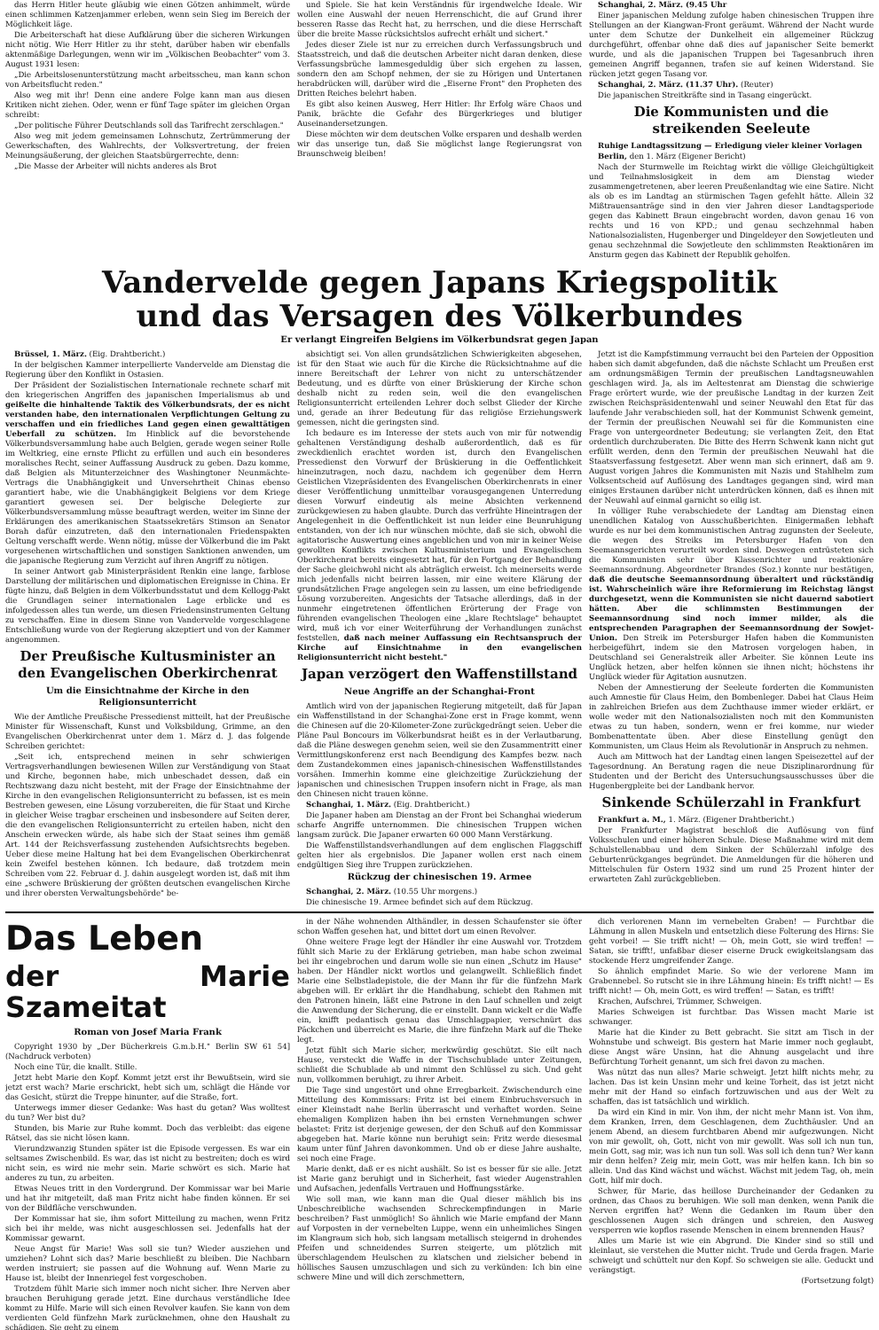das Herrn Hitler heute gläubig wie einen Götzen anhimmelt, würde einen schlimmen Katzenjammer erleben, wenn sein Sieg im Bereich der Möglichkeit läge.
Die Arbeiterschaft hat diese Aufklärung über die sicheren Wirkungen nicht nötig. Wie Herr Hitler zu ihr steht, darüber haben wir ebenfalls aktenmäßige Darlegungen, wenn wir im „Völkischen Beobachter" vom 3. August 1931 lesen:
„Die Arbeitslosenunterstützung macht arbeitsscheu, man kann schon von Arbeitsflucht reden."
Also weg mit ihr! Denn eine andere Folge kann man aus diesen Kritiken nicht ziehen. Oder, wenn er fünf Tage später im gleichen Organ schreibt:
„Der politische Führer Deutschlands soll das Tarifrecht zerschlagen."
Also weg mit jedem gemeinsamen Lohnschutz, Zertrümmerung der Gewerkschaften, des Wahlrechts, der Volksvertretung, der freien Meinungsäußerung, der gleichen Staatsbürgerrechte, denn:
„Die Masse der Arbeiter will nichts anderes als Brot
und Spiele. Sie hat kein Verständnis für irgendwelche Ideale. Wir wollen eine Auswahl der neuen Herrenschicht, die auf Grund ihrer besseren Rasse das Recht hat, zu herrschen, und die diese Herrschaft über die breite Masse rücksichtslos aufrecht erhält und sichert."
Jedes dieser Ziele ist nur zu erreichen durch Verfassungsbruch und Staatsstreich, und daß die deutschen Arbeiter nicht daran denken, diese Verfassungsbrüche lammesgeduldig über sich ergehen zu lassen, sondern den am Schopf nehmen, der sie zu Hörigen und Untertanen herabdrücken will, darüber wird die „Eiserne Front" den Propheten des Dritten Reiches belehrt haben.
Es gibt also keinen Ausweg, Herr Hitler: Ihr Erfolg wäre Chaos und Panik, brächte die Gefahr des Bürgerkrieges und blutiger Auseinandersetzungen.
Diese möchten wir dem deutschen Volke ersparen und deshalb werden wir das unserige tun, daß Sie möglichst lange Regierungsrat von Braunschweig bleiben!
Schanghai, 2. März. (9.45 Uhr
Einer japanischen Meldung zufolge haben chinesischen Truppen ihre Stellungen an der Kiangwan-Front geräumt. Während der Nacht wurde unter dem Schutze der Dunkelheit ein allgemeiner Rückzug durchgeführt, offenbar ohne daß dies auf japanischer Seite bemerkt wurde, und als die japanischen Truppen bei Tagesanbruch ihren gemeinen Angriff begannen, trafen sie auf keinen Widerstand. Sie rücken jetzt gegen Tasang vor.
Schanghai, 2. März. (11.37 Uhr). (Reuter)
Die japanischen Streitkräfte sind in Tasang eingerückt.
Die Kommunisten und die streikenden Seeleute
Ruhige Landtagssitzung — Erledigung vieler kleiner Vorlagen
Berlin, den 1. März (Eigener Bericht)
Nach der Sturmwelle im Reichtag wirkt die völlige Gleichgültigkeit und Teilnahmslosigkeit in dem am Dienstag wieder zusammengetretenen, aber leeren Preußenlandtag wie eine Satire. Nicht als ob es im Landtag an stürmischen Tagen gefehlt hätte. Allein 32 Mißtrauensanträge sind in den vier Jahren dieser Landtagsperiode gegen das Kabinett Braun eingebracht worden, davon genau 16 von rechts und 16 von KPD.; und genau sechzehnmal haben Nationalsozialisten, Hugenberger und Dingeldeyer den Sowjetleuten und genau sechzehnmal die Sowjetleute den schlimmsten Reaktionären im Ansturm gegen das Kabinett der Republik geholfen.
Vandervelde gegen Japans Kriegspolitik
und das Versagen des Völkerbundes
Er verlangt Eingreifen Belgiens im Völkerbundsrat gegen Japan
Brüssel, 1. März. (Eig. Drahtbericht.)
In der belgischen Kammer interpellierte Vandervelde am Dienstag die Regierung über den Konflikt in Ostasien.
Der Präsident der Sozialistischen Internationale rechnete scharf mit den kriegerischen Angriffen des japanischen Imperialismus ab und geißelte die hinhaltende Taktik des Völkerbundsrats, der es nicht verstanden habe, den internationalen Verpflichtungen Geltung zu verschaffen und ein friedliches Land gegen einen gewalttätigen Ueberfall zu schützen. Im Hinblick auf die bevorstehende Völkerbundsversammlung habe auch Belgien, gerade wegen seiner Rolle im Weltkrieg, eine ernste Pflicht zu erfüllen und auch ein besonderes moralisches Recht, seiner Auffassung Ausdruck zu geben. Dazu komme, daß Belgien als Mitunterzeichner des Washingtoner Neunmächte-Vertrags die Unabhängigkeit und Unversehrtheit Chinas ebenso garantiert habe, wie die Unabhängigkeit Belgiens vor dem Kriege garantiert gewesen sei. Der belgische Delegierte zur Völkerbundsversammlung müsse beauftragt werden, weiter im Sinne der Erklärungen des amerikanischen Staatssekretärs Stimson an Senator Borah dafür einzutreten, daß den internationalen Friedenspakten Geltung verschafft werde. Wenn nötig, müsse der Völkerbund die im Pakt vorgesehenen wirtschaftlichen und sonstigen Sanktionen anwenden, um die japanische Regierung zum Verzicht auf ihren Angriff zu nötigen.
In seiner Antwort gab Ministerpräsident Renkin eine lange, farblose Darstellung der militärischen und diplomatischen Ereignisse in China. Er fügte hinzu, daß Belgien in dem Völkerbundsstatut und dem Kellogg-Pakt die Grundlagen seiner internationalen Lage erblicke und es infolgedessen alles tun werde, um diesen Friedensinstrumenten Geltung zu verschaffen. Eine in diesem Sinne von Vandervelde vorgeschlagene Entschließung wurde von der Regierung akzeptiert und von der Kammer angenommen.
Der Preußische Kultusminister an den Evangelischen Oberkirchenrat
Um die Einsichtnahme der Kirche in den Religionsunterricht
Wie der Amtliche Preußische Pressedienst mitteilt, hat der Preußische Minister für Wissenschaft, Kunst und Volksbildung, Grimme, an den Evangelischen Oberkirchenrat unter dem 1. März d. J. das folgende Schreiben gerichtet:
„Seit ich, entsprechend meinen in sehr schwierigen Vertragsverhandlungen bewiesenen Willen zur Verständigung von Staat und Kirche, begonnen habe, mich unbeschadet dessen, daß ein Rechtszwang dazu nicht besteht, mit der Frage der Einsichtnahme der Kirche in den evangelischen Religionsunterricht zu befassen, ist es mein Bestreben gewesen, eine Lösung vorzubereiten, die für Staat und Kirche in gleicher Weise tragbar erscheinen und insbesondere auf Seiten derer, die den evangelischen Religionsunterricht zu erteilen haben, nicht den Anschein erwecken würde, als habe sich der Staat seines ihm gemäß Art. 144 der Reichsverfassung zustehenden Aufsichtsrechts begeben. Ueber diese meine Haltung hat bei dem Evangelischen Oberkirchenrat kein Zweifel bestehen können. Ich bedaure, daß trotzdem mein Schreiben vom 22. Februar d. J. dahin ausgelegt worden ist, daß mit ihm eine „schwere Brüskierung der größten deutschen evangelischen Kirche und ihrer obersten Verwaltungsbehörde" be-
absichtigt sei. Von allen grundsätzlichen Schwierigkeiten abgesehen, ist für den Staat wie auch für die Kirche die Rücksichtnahme auf die innere Bereitschaft der Lehrer von nicht zu unterschätzender Bedeutung, und es dürfte von einer Brüskierung der Kirche schon deshalb nicht zu reden sein, weil die den evangelischen Religionsunterricht erteilenden Lehrer doch selbst Glieder der Kirche und, gerade an ihrer Bedeutung für das religiöse Erziehungswerk gemessen, nicht die geringsten sind.
Ich bedaure es im Interesse der stets auch von mir für notwendig gehaltenen Verständigung deshalb außerordentlich, daß es für zweckdienlich erachtet worden ist, durch den Evangelischen Pressedienst den Vorwurf der Brüskierung in die Oeffentlichkeit hineinzutragen, noch dazu, nachdem ich gegenüber dem Herrn Geistlichen Vizepräsidenten des Evangelischen Oberkirchenrats in einer dieser Veröffentlichung unmittelbar vorausgegangenen Unterredung diesen Vorwurf eindeutig als meine Absichten verkennend zurückgewiesen zu haben glaubte. Durch das verfrühte Hineintragen der Angelegenheit in die Oeffentlichkeit ist nun leider eine Beunruhigung entstanden, von der ich nur wünschen möchte, daß sie sich, obwohl die agitatorische Auswertung eines angeblichen und von mir in keiner Weise gewollten Konflikts zwischen Kultusministerium und Evangelischem Oberkirchenrat bereits eingesetzt hat, für den Fortgang der Behandlung der Sache gleichwohl nicht als abträglich erweist. Ich meinerseits werde mich jedenfalls nicht beirren lassen, mir eine weitere Klärung der grundsätzlichen Frage angelegen sein zu lassen, um eine befriedigende Lösung vorzubereiten. Angesichts der Tatsache allerdings, daß in der nunmehr eingetretenen öffentlichen Erörterung der Frage von führenden evangelischen Theologen eine „klare Rechtslage" behauptet wird, muß ich vor einer Weiterführung der Verhandlungen zunächst feststellen, daß nach meiner Auffassung ein Rechtsanspruch der Kirche auf Einsichtnahme in den evangelischen Religionsunterricht nicht besteht."
Japan verzögert den Waffenstillstand
Neue Angriffe an der Schanghai-Front
Amtlich wird von der japanischen Regierung mitgeteilt, daß für Japan ein Waffenstillstand in der Schanghai-Zone erst in Frage kommt, wenn die Chinesen auf die 20-Kilometer-Zone zurückgedrängt seien. Ueber die Pläne Paul Boncours im Völkerbundsrat heißt es in der Verlautbarung, daß die Pläne deswegen genehm seien, weil sie den Zusammentritt einer Vermittlungskonferenz erst nach Beendigung des Kampfes bezw. nach dem Zustandekommen eines japanisch-chinesischen Waffenstillstandes vorsähen. Immerhin komme eine gleichzeitige Zurückziehung der japanischen und chinesischen Truppen insofern nicht in Frage, als man den Chinesen nicht trauen könne.
Schanghai, 1. März. (Eig. Drahtbericht.)
Die Japaner haben am Dienstag an der Front bei Schanghai wiederum scharfe Angriffe unternommen. Die chinesischen Truppen wichen langsam zurück. Die Japaner erwarten 60 000 Mann Verstärkung.
Die Waffenstillstandsverhandlungen auf dem englischen Flaggschiff gelten hier als ergebnislos. Die Japaner wollen erst nach einem endgültigen Sieg ihre Truppen zurückziehen.
Rückzug der chinesischen 19. Armee
Schanghai, 2. März. (10.55 Uhr morgens.)
Die chinesische 19. Armee befindet sich auf dem Rückzug.
Jetzt ist die Kampfstimmung verraucht bei den Parteien der Opposition haben sich damit abgefunden, daß die nächste Schlacht um Preußen erst am ordnungsmäßigen Termin der preußischen Landtagsneuwahlen geschlagen wird. Ja, als im Aeltestenrat am Dienstag die schwierige Frage erörtert wurde, wie der preußische Landtag in der kurzen Zeit zwischen Reichspräsidentenwahl und seiner Neuwahl den Etat für das laufende Jahr verabschieden soll, hat der Kommunist Schwenk gemeint, der Termin der preußischen Neuwahl sei für die Kommunisten eine Frage von untergeordneter Bedeutung; sie verlangten Zeit, den Etat ordentlich durchzuberaten. Die Bitte des Herrn Schwenk kann nicht gut erfüllt werden, denn den Termin der preußischen Neuwahl hat die Staatsverfassung festgesetzt. Aber wenn man sich erinnert, daß am 9. August vorigen Jahres die Kommunisten mit Nazis und Stahlhelm zum Volksentscheid auf Auflösung des Landtages gegangen sind, wird man einiges Erstaunen darüber nicht unterdrücken können, daß es ihnen mit der Neuwahl auf einmal garnicht so eilig ist.
In völliger Ruhe verabschiedete der Landtag am Dienstag einen unendlichen Katalog von Ausschußberichten. Einigermaßen lebhaft wurde es nur bei dem kommunistischen Antrag zugunsten der Seeleute, die wegen des Streiks im Petersburger Hafen von den Seemannsgerichten verurteilt worden sind. Deswegen entrüsteten sich die Kommunisten sehr über Klassenrichter und reaktionäre Seemannsordnung. Abgeordneter Brandes (Soz.) konnte nur bestätigen, daß die deutsche Seemannsordnung überaltert und rückständig ist. Wahrscheinlich wäre ihre Reformierung im Reichstag längst durchgesetzt, wenn die Kommunisten sie nicht dauernd sabotiert hätten. Aber die schlimmsten Bestimmungen der Seemannsordnung sind noch immer milder, als die entsprechenden Paragraphen der Seemannsordnung der Sowjet-Union. Den Streik im Petersburger Hafen haben die Kommunisten herbeigeführt, indem sie den Matrosen vorgelogen haben, in Deutschland sei Generalstreik aller Arbeiter. Sie können Leute ins Unglück hetzen, aber helfen können sie ihnen nicht; höchstens ihr Unglück wieder für Agitation ausnutzen.
Neben der Amnestierung der Seeleute forderten die Kommunisten auch Amnestie für Claus Heim, den Bombenleger. Dabei hat Claus Heim in zahlreichen Briefen aus dem Zuchthause immer wieder erklärt, er wolle weder mit den Nationalsozialisten noch mit den Kommunisten etwas zu tun haben, sondern, wenn er frei komme, nur wieder Bombenattentate üben. Aber diese Einstellung genügt den Kommunisten, um Claus Heim als Revolutionär in Anspruch zu nehmen.
Auch am Mittwoch hat der Landtag einen langen Speisezettel auf der Tagesordnung. An Beratung ragen die neue Disziplinarordnung für Studenten und der Bericht des Untersuchungsausschusses über die Hugenbergpleite bei der Landbank hervor.
Sinkende Schülerzahl in Frankfurt
Frankfurt a. M., 1. März. (Eigener Drahtbericht.)
Der Frankfurter Magistrat beschloß die Auflösung von fünf Volksschulen und einer höheren Schule. Diese Maßnahme wird mit dem Schulstellenabbau und dem Sinken der Schülerzahl infolge des Geburtenrückganges begründet. Die Anmeldungen für die höheren und Mittelschulen für Ostern 1932 sind um rund 25 Prozent hinter der erwarteten Zahl zurückgeblieben.
Das Leben
der Marie Szameitat
Roman von Josef Maria Frank
Copyright 1930 by „Der Bücherkreis G.m.b.H." Berlin SW 61 54] (Nachdruck verboten)
Noch eine Tür, die knallt. Stille.
Jetzt hebt Marie den Kopf. Kommt jetzt erst ihr Bewußtsein, wird sie jetzt erst wach? Marie erschrickt, hebt sich um, schlägt die Hände vor das Gesicht, stürzt die Treppe hinunter, auf die Straße, fort.
Unterwegs immer dieser Gedanke: Was hast du getan? Was wolltest du tun? Wer bist du?
Stunden, bis Marie zur Ruhe kommt. Doch das verbleibt: das eigene Rätsel, das sie nicht lösen kann.
Vierundzwanzig Stunden später ist die Episode vergessen. Es war ein seltsames Zwischenbild. Es war, das ist nicht zu bestreiten; doch es wird nicht sein, es wird nie mehr sein. Marie schwört es sich. Marie hat anderes zu tun, zu arbeiten.
Etwas Neues tritt in den Vordergrund. Der Kommissar war bei Marie und hat ihr mitgeteilt, daß man Fritz nicht habe finden können. Er sei von der Bildfläche verschwunden.
Der Kommissar hat sie, ihm sofort Mitteilung zu machen, wenn Fritz sich bei ihr melde, was nicht ausgeschlossen sei. Jedenfalls hat der Kommissar gewarnt.
Neue Angst für Marie! Was soll sie tun? Wieder ausziehen und umziehen? Lohnt sich das? Marie beschließt zu bleiben. Die Nachbarn werden instruiert; sie passen auf die Wohnung auf. Wenn Marie zu Hause ist, bleibt der Innenriegel fest vorgeschoben.
Trotzdem fühlt Marie sich immer noch nicht sicher. Ihre Nerven aber brauchen Beruhigung gerade jetzt. Eine durchaus verständliche Idee kommt zu Hilfe. Marie will sich einen Revolver kaufen. Sie kann von dem verdienten Geld fünfzehn Mark zurücknehmen, ohne den Haushalt zu schädigen. Sie geht zu einem
in der Nähe wohnenden Althändler, in dessen Schaufenster sie öfter schon Waffen gesehen hat, und bittet dort um einen Revolver.
Ohne weitere Frage legt der Händler ihr eine Auswahl vor. Trotzdem fühlt sich Marie zu der Erklärung getrieben, man habe schon zweimal bei ihr eingebrochen und darum wolle sie nun einen „Schutz im Hause" haben. Der Händler nickt wortlos und gelangweilt. Schließlich findet Marie eine Selbstladepistole, die der Mann ihr für die fünfzehn Mark abgeben will. Er erklärt ihr die Handhabung, schiebt den Rahmen mit den Patronen hinein, läßt eine Patrone in den Lauf schnellen und zeigt die Anwendung der Sicherung, die er einstellt. Dann wickelt er die Waffe ein, knifft pedantisch genau das Umschlagpapier, verschnürt das Päckchen und überreicht es Marie, die ihre fünfzehn Mark auf die Theke legt.
Jetzt fühlt sich Marie sicher, merkwürdig geschützt. Sie eilt nach Hause, versteckt die Waffe in der Tischschublade unter Zeitungen, schließt die Schublade ab und nimmt den Schlüssel zu sich. Und geht nun, vollkommen beruhigt, zu ihrer Arbeit.
Die Tage sind ungestört und ohne Erregbarkeit. Zwischendurch eine Mitteilung des Kommissars: Fritz ist bei einem Einbruchsversuch in einer Kleinstadt nahe Berlin überrascht und verhaftet worden. Seine ehemaligen Komplizen haben ihn bei ernsten Vernehmungen schwer belastet: Fritz ist derjenige gewesen, der den Schuß auf den Kommissar abgegeben hat. Marie könne nun beruhigt sein: Fritz werde diesesmal kaum unter fünf Jahren davonkommen. Und ob er diese Jahre aushalte, sei noch eine Frage.
Marie denkt, daß er es nicht aushält. So ist es besser für sie alle. Jetzt ist Marie ganz beruhigt und in Sicherheit, fast wieder Augenstrahlen und Aufsachen, jedenfalls Vertrauen und Hoffnungsstärke.
Wie soll man, wie kann man die Qual dieser mählich bis ins Unbeschreibliche wachsenden Schreckempfindungen in Marie beschreiben? Fast unmöglich! So ähnlich wie Marie empfand der Mann auf Vorposten in der vernebelten Luppe, wenn ein unheimliches Singen im Klangraum sich hob, sich langsam metallisch steigernd in drohendes Pfeifen und schneidendes Surren steigerte, um plötzlich mit überschlagendem Heulschen zu klatschen und zielsicher bebend in höllisches Sausen umzuschlagen und sich zu verkünden: Ich bin eine schwere Mine und will dich zerschmettern,
dich verlorenen Mann im vernebelten Graben! — Furchtbar die Lähmung in allen Muskeln und entsetzlich diese Folterung des Hirns: Sie geht vorbei! — Sie trifft nicht! — Oh, mein Gott, sie wird treffen! — Satan, sie trifft!, unfaßbar dieser eiserne Druck ewigkeitslangsam das stockende Herz umgreifender Zange.
So ähnlich empfindet Marie. So wie der verlorene Mann im Grabennebel. So rutscht sie in ihre Lähmung hinein: Es trifft nicht! — Es trifft nicht! — Oh, mein Gott, es wird treffen! — Satan, es trifft!
Krachen, Aufschrei, Trümmer, Schweigen.
Maries Schweigen ist furchtbar. Das Wissen macht Marie ist schwanger.
Marie hat die Kinder zu Bett gebracht. Sie sitzt am Tisch in der Wohnstube und schweigt. Bis gestern hat Marie immer noch geglaubt, diese Angst wäre Unsinn, hat die Ahnung ausgelacht und ihre Befürchtung Torheit genannt, um sich frei davon zu machen.
Was nützt das nun alles? Marie schweigt. Jetzt hilft nichts mehr, zu lachen. Das ist kein Unsinn mehr und keine Torheit, das ist jetzt nicht mehr mit der Hand so einfach fortzuwischen und aus der Welt zu schaffen, das ist tatsächlich und wirklich.
Da wird ein Kind in mir. Von ihm, der nicht mehr Mann ist. Von ihm, dem Kranken, Irren, dem Geschlagenen, dem Zuchthäusler. Und an jenem Abend, an diesem furchtbaren Abend mir aufgezwungen. Nicht von mir gewollt, oh, Gott, nicht von mir gewollt. Was soll ich nun tun, mein Gott, sag mir, was ich nun tun soll. Was soll ich denn tun? Wer kann mir denn helfen? Zeig mir, mein Gott, was mir helfen kann. Ich bin so allein. Und das Kind wächst und wächst. Wächst mit jedem Tag, oh, mein Gott, hilf mir doch.
Schwer, für Marie, das heillose Durcheinander der Gedanken zu ordnen, das Chaos zu beruhigen. Wie soll man denken, wenn Panik die Nerven ergriffen hat? Wenn die Gedanken im Raum über den geschlossenen Augen sich drängen und schreien, den Ausweg versperren wie kopflos rasende Menschen in einem brennenden Haus?
Alles um Marie ist wie ein Abgrund. Die Kinder sind so still und kleinlaut, sie verstehen die Mutter nicht. Trude und Gerda fragen. Marie schweigt und schüttelt nur den Kopf. So schweigen sie alle. Geduckt und verängstigt.
(Fortsetzung folgt)